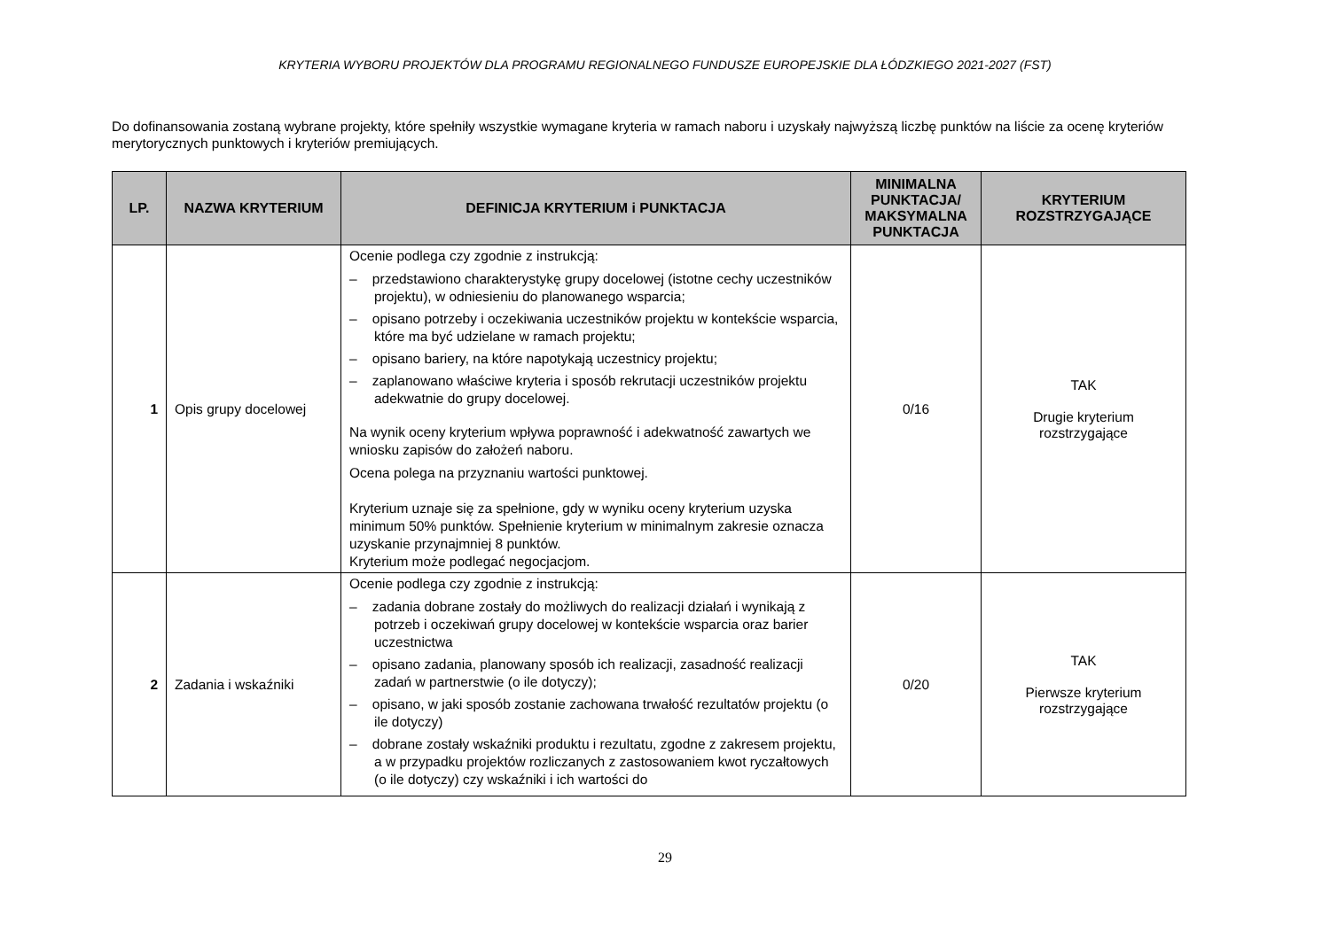KRYTERIA WYBORU PROJEKTÓW DLA PROGRAMU REGIONALNEGO FUNDUSZE EUROPEJSKIE DLA ŁÓDZKIEGO 2021-2027 (FST)
Do dofinansowania zostaną wybrane projekty, które spełniły wszystkie wymagane kryteria w ramach naboru i uzyskały najwyższą liczbę punktów na liście za ocenę kryteriów merytorycznych punktowych i kryteriów premiujących.
| LP. | NAZWA KRYTERIUM | DEFINICJA KRYTERIUM i PUNKTACJA | MINIMALNA PUNKTACJA/ MAKSYMALNA PUNKTACJA | KRYTERIUM ROZSTRZYGAJĄCE |
| --- | --- | --- | --- | --- |
| 1 | Opis grupy docelowej | Ocenie podlega czy zgodnie z instrukcją: – przedstawiono charakterystykę grupy docelowej (istotne cechy uczestników projektu), w odniesieniu do planowanego wsparcia; – opisano potrzeby i oczekiwania uczestników projektu w kontekście wsparcia, które ma być udzielane w ramach projektu; – opisano bariery, na które napotykają uczestnicy projektu; – zaplanowano właściwe kryteria i sposób rekrutacji uczestników projektu adekwatnie do grupy docelowej. Na wynik oceny kryterium wpływa poprawność i adekwatność zawartych we wniosku zapisów do założeń naboru. Ocena polega na przyznaniu wartości punktowej. Kryterium uznaje się za spełnione, gdy w wyniku oceny kryterium uzyska minimum 50% punktów. Spełnienie kryterium w minimalnym zakresie oznacza uzyskanie przynajmniej 8 punktów. Kryterium może podlegać negocjacjom. | 0/16 | TAK Drugie kryterium rozstrzygające |
| 2 | Zadania i wskaźniki | Ocenie podlega czy zgodnie z instrukcją: – zadania dobrane zostały do możliwych do realizacji działań i wynikają z potrzeb i oczekiwań grupy docelowej w kontekście wsparcia oraz barier uczestnictwa – opisano zadania, planowany sposób ich realizacji, zasadność realizacji zadań w partnerstwie (o ile dotyczy); – opisano, w jaki sposób zostanie zachowana trwałość rezultatów projektu (o ile dotyczy) – dobrane zostały wskaźniki produktu i rezultatu, zgodne z zakresem projektu, a w przypadku projektów rozliczanych z zastosowaniem kwot ryczałtowych (o ile dotyczy) czy wskaźniki i ich wartości do | 0/20 | TAK Pierwsze kryterium rozstrzygające |
29